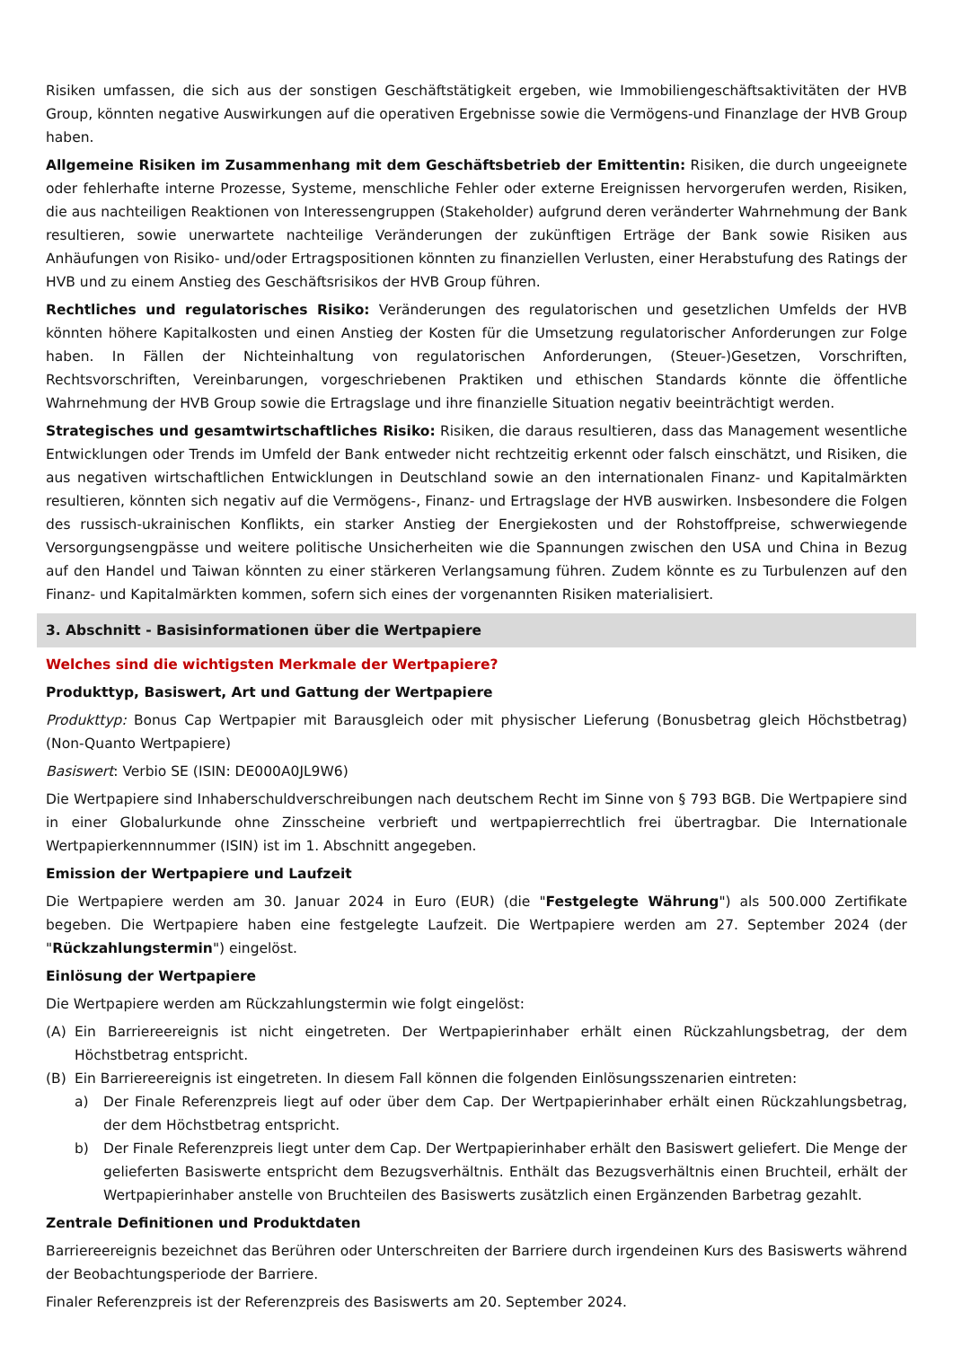Risiken umfassen, die sich aus der sonstigen Geschäftstätigkeit ergeben, wie Immobiliengeschäftsaktivitäten der HVB Group, könnten negative Auswirkungen auf die operativen Ergebnisse sowie die Vermögens-und Finanzlage der HVB Group haben.
Allgemeine Risiken im Zusammenhang mit dem Geschäftsbetrieb der Emittentin: Risiken, die durch ungeeignete oder fehlerhafte interne Prozesse, Systeme, menschliche Fehler oder externe Ereignissen hervorgerufen werden, Risiken, die aus nachteiligen Reaktionen von Interessengruppen (Stakeholder) aufgrund deren veränderter Wahrnehmung der Bank resultieren, sowie unerwartete nachteilige Veränderungen der zukünftigen Erträge der Bank sowie Risiken aus Anhäufungen von Risiko- und/oder Ertragspositionen könnten zu finanziellen Verlusten, einer Herabstufung des Ratings der HVB und zu einem Anstieg des Geschäftsrisikos der HVB Group führen.
Rechtliches und regulatorisches Risiko: Veränderungen des regulatorischen und gesetzlichen Umfelds der HVB könnten höhere Kapitalkosten und einen Anstieg der Kosten für die Umsetzung regulatorischer Anforderungen zur Folge haben. In Fällen der Nichteinhaltung von regulatorischen Anforderungen, (Steuer-)Gesetzen, Vorschriften, Rechtsvorschriften, Vereinbarungen, vorgeschriebenen Praktiken und ethischen Standards könnte die öffentliche Wahrnehmung der HVB Group sowie die Ertragslage und ihre finanzielle Situation negativ beeinträchtigt werden.
Strategisches und gesamtwirtschaftliches Risiko: Risiken, die daraus resultieren, dass das Management wesentliche Entwicklungen oder Trends im Umfeld der Bank entweder nicht rechtzeitig erkennt oder falsch einschätzt, und Risiken, die aus negativen wirtschaftlichen Entwicklungen in Deutschland sowie an den internationalen Finanz- und Kapitalmärkten resultieren, könnten sich negativ auf die Vermögens-, Finanz- und Ertragslage der HVB auswirken. Insbesondere die Folgen des russisch-ukrainischen Konflikts, ein starker Anstieg der Energiekosten und der Rohstoffpreise, schwerwiegende Versorgungsengpässe und weitere politische Unsicherheiten wie die Spannungen zwischen den USA und China in Bezug auf den Handel und Taiwan könnten zu einer stärkeren Verlangsamung führen. Zudem könnte es zu Turbulenzen auf den Finanz- und Kapitalmärkten kommen, sofern sich eines der vorgenannten Risiken materialisiert.
3. Abschnitt - Basisinformationen über die Wertpapiere
Welches sind die wichtigsten Merkmale der Wertpapiere?
Produkttyp, Basiswert, Art und Gattung der Wertpapiere
Produkttyp: Bonus Cap Wertpapier mit Barausgleich oder mit physischer Lieferung (Bonusbetrag gleich Höchstbetrag) (Non-Quanto Wertpapiere)
Basiswert: Verbio SE (ISIN: DE000A0JL9W6)
Die Wertpapiere sind Inhaberschuldverschreibungen nach deutschem Recht im Sinne von § 793 BGB. Die Wertpapiere sind in einer Globalurkunde ohne Zinsscheine verbrieft und wertpapierrechtlich frei übertragbar. Die Internationale Wertpapierkennnummer (ISIN) ist im 1. Abschnitt angegeben.
Emission der Wertpapiere und Laufzeit
Die Wertpapiere werden am 30. Januar 2024 in Euro (EUR) (die "Festgelegte Währung") als 500.000 Zertifikate begeben. Die Wertpapiere haben eine festgelegte Laufzeit. Die Wertpapiere werden am 27. September 2024 (der "Rückzahlungstermin") eingelöst.
Einlösung der Wertpapiere
Die Wertpapiere werden am Rückzahlungstermin wie folgt eingelöst:
(A) Ein Barriereereignis ist nicht eingetreten. Der Wertpapierinhaber erhält einen Rückzahlungsbetrag, der dem Höchstbetrag entspricht.
(B) Ein Barriereereignis ist eingetreten. In diesem Fall können die folgenden Einlösungsszenarien eintreten:
a) Der Finale Referenzpreis liegt auf oder über dem Cap. Der Wertpapierinhaber erhält einen Rückzahlungsbetrag, der dem Höchstbetrag entspricht.
b) Der Finale Referenzpreis liegt unter dem Cap. Der Wertpapierinhaber erhält den Basiswert geliefert. Die Menge der gelieferten Basiswerte entspricht dem Bezugsverhältnis. Enthält das Bezugsverhältnis einen Bruchteil, erhält der Wertpapierinhaber anstelle von Bruchteilen des Basiswerts zusätzlich einen Ergänzenden Barbetrag gezahlt.
Zentrale Definitionen und Produktdaten
Barriereereignis bezeichnet das Berühren oder Unterschreiten der Barriere durch irgendeinen Kurs des Basiswerts während der Beobachtungsperiode der Barriere.
Finaler Referenzpreis ist der Referenzpreis des Basiswerts am 20. September 2024.